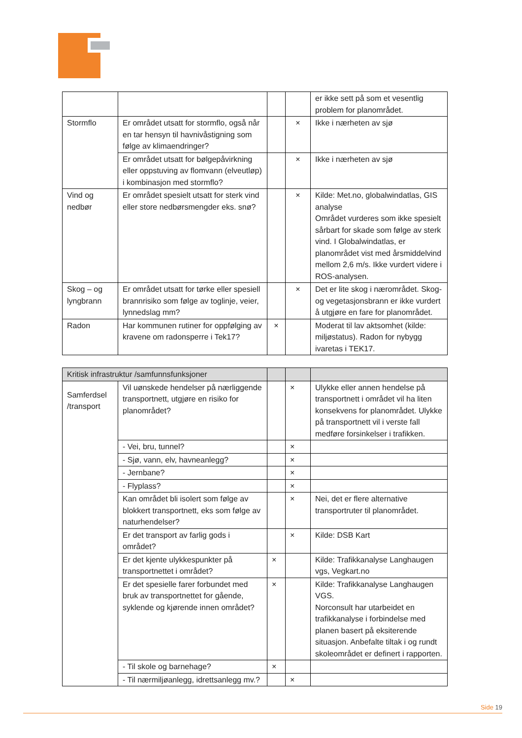| | | | | er ikke sett på som et vesentlig problem for planområdet. |
| Stormflo | Er området utsatt for stormflo, også når en tar hensyn til havnivåstigning som følge av klimaendringer? | | × | Ikke i nærheten av sjø |
| | Er området utsatt for bølgepåvirkning eller oppstuving av flomvann (elveutløp) i kombinasjon med stormflo? | | × | Ikke i nærheten av sjø |
| Vind og nedbør | Er området spesielt utsatt for sterk vind eller store nedbørsmengder eks. snø? | | × | Kilde: Met.no, globalwindatlas, GIS analyse Området vurderes som ikke spesielt sårbart for skade som følge av sterk vind. I Globalwindatlas, er planområdet vist med årsmiddelvind mellom 2,6 m/s. Ikke vurdert videre i ROS-analysen. |
| Skog – og lyngbrann | Er området utsatt for tørke eller spesiell brannrisiko som følge av toglinje, veier, lynnedslag mm? | | × | Det er lite skog i nærområdet. Skog- og vegetasjonsbrann er ikke vurdert å utgjøre en fare for planområdet. |
| Radon | Har kommunen rutiner for oppfølging av kravene om radonsperre i Tek17? | × | | Moderat til lav aktsomhet (kilde: miljøstatus). Radon for nybygg ivaretas i TEK17. |
| Kritisk infrastruktur /samfunnsfunksjoner | | | | |
| --- | --- | --- | --- | --- |
| Samferdsel /transport | Vil uønskede hendelser på nærliggende transportnett, utgjøre en risiko for planområdet? | | × | Ulykke eller annen hendelse på transportnett i området vil ha liten konsekvens for planområdet. Ulykke på transportnett vil i verste fall medføre forsinkelser i trafikken. |
| | - Vei, bru, tunnel? | | × | |
| | - Sjø, vann, elv, havneanlegg? | | × | |
| | - Jernbane? | | × | |
| | - Flyplass? | | × | |
| | Kan området bli isolert som følge av blokkert transportnett, eks som følge av naturhendelser? | | × | Nei, det er flere alternative transportruter til planområdet. |
| | Er det transport av farlig gods i området? | | × | Kilde: DSB Kart |
| | Er det kjente ulykkespunkter på transportnettet i området? | × | | Kilde: Trafikkanalyse Langhaugen vgs, Vegkart.no |
| | Er det spesielle farer forbundet med bruk av transportnettet for gående, syklende og kjørende innen området? | × | | Kilde: Trafikkanalyse Langhaugen VGS. Norconsult har utarbeidet en trafikkanalyse i forbindelse med planen basert på eksiterende situasjon. Anbefalte tiltak i og rundt skoleområdet er definert i rapporten. |
| | - Til skole og barnehage? | × | | |
| | - Til nærmiljøanlegg, idrettsanlegg mv.? | | × | |
Side 19